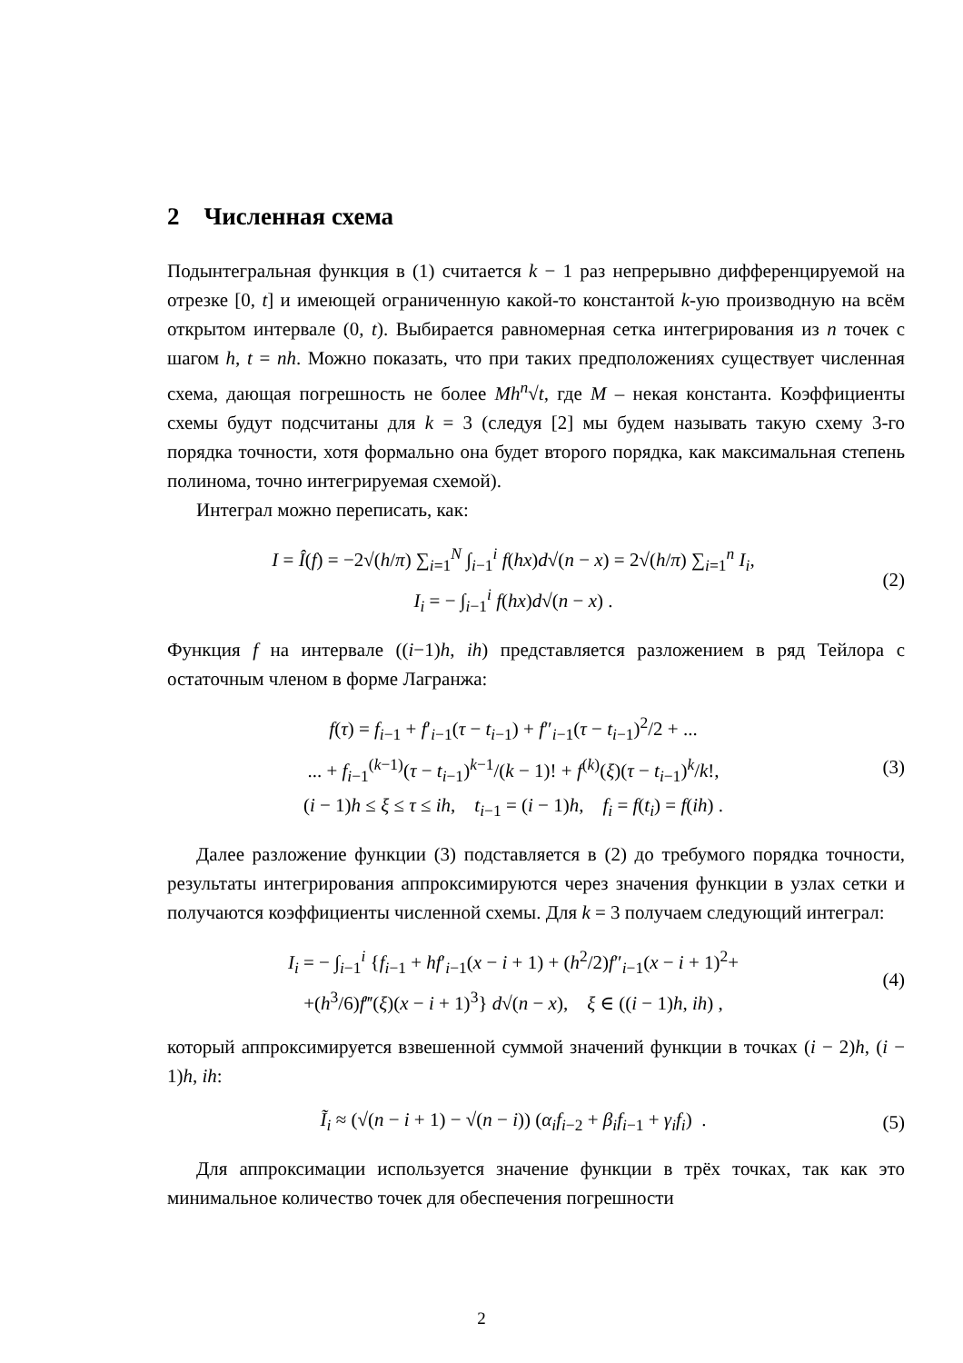2 Численная схема
Подынтегральная функция в (1) считается k − 1 раз непрерывно дифференцируемой на отрезке [0, t] и имеющей ограниченную какой-то константой k-ую производную на всём открытом интервале (0, t). Выбирается равномерная сетка интегрирования из n точек с шагом h, t = nh. Можно показать, что при таких предположениях существует численная схема, дающая погрешность не более Mh<sup>n</sup>√t, где M – некая константа. Коэффициенты схемы будут подсчитаны для k = 3 (следуя [2] мы будем называть такую схему 3-го порядка точности, хотя формально она будет второго порядка, как максимальная степень полинома, точно интегрируемая схемой).
Интеграл можно переписать, как:
I = Î(f) = −2√(h/π) ∑<sub>i=1</sub><sup>N</sup> ∫<sub>i−1</sub><sup>i</sup> f(hx)d√(n − x) = 2√(h/π) ∑<sub>i=1</sub><sup>n</sup> I<sub>i</sub>,
I<sub>i</sub> = − ∫<sub>i−1</sub><sup>i</sup> f(hx)d√(n − x) .
(2)
Функция f на интервале ((i−1)h, ih) представляется разложением в ряд Тейлора с остаточным членом в форме Лагранжа:
f(τ) = f<sub>i−1</sub> + f′<sub>i−1</sub>(τ − t<sub>i−1</sub>) + f″<sub>i−1</sub>(τ − t<sub>i−1</sub>)<sup>2</sup>/2 + ...
... + f<sub>i−1</sub><sup>(k−1)</sup>(τ − t<sub>i−1</sub>)<sup>k−1</sup>/(k − 1)! + f<sup>(k)</sup>(ξ)(τ − t<sub>i−1</sub>)<sup>k</sup>/k!,
(i − 1)h ≤ ξ ≤ τ ≤ ih, t<sub>i−1</sub> = (i − 1)h, f<sub>i</sub> = f(t<sub>i</sub>) = f(ih) .
(3)
Далее разложение функции (3) подставляется в (2) до требумого порядка точности, результаты интегрирования аппроксимируются через значения функции в узлах сетки и получаются коэффициенты численной схемы. Для k = 3 получаем следующий интеграл:
I<sub>i</sub> = − ∫<sub>i−1</sub><sup>i</sup> {f<sub>i−1</sub> + hf′<sub>i−1</sub>(x − i + 1) + (h<sup>2</sup>/2)f″<sub>i−1</sub>(x − i + 1)<sup>2</sup>+
+(h<sup>3</sup>/6)f‴(ξ)(x − i + 1)<sup>3</sup>} d√(n − x), ξ ∈ ((i − 1)h, ih) ,
(4)
который аппроксимируется взвешенной суммой значений функции в точках (i − 2)h, (i − 1)h, ih:
Ĩ<sub>i</sub> ≈ (√(n − i + 1) − √(n − i)) (α<sub>i</sub>f<sub>i−2</sub> + β<sub>i</sub>f<sub>i−1</sub> + γ<sub>i</sub>f<sub>i</sub>) .
(5)
Для аппроксимации используется значение функции в трёх точках, так как это минимальное количество точек для обеспечения погрешности
2